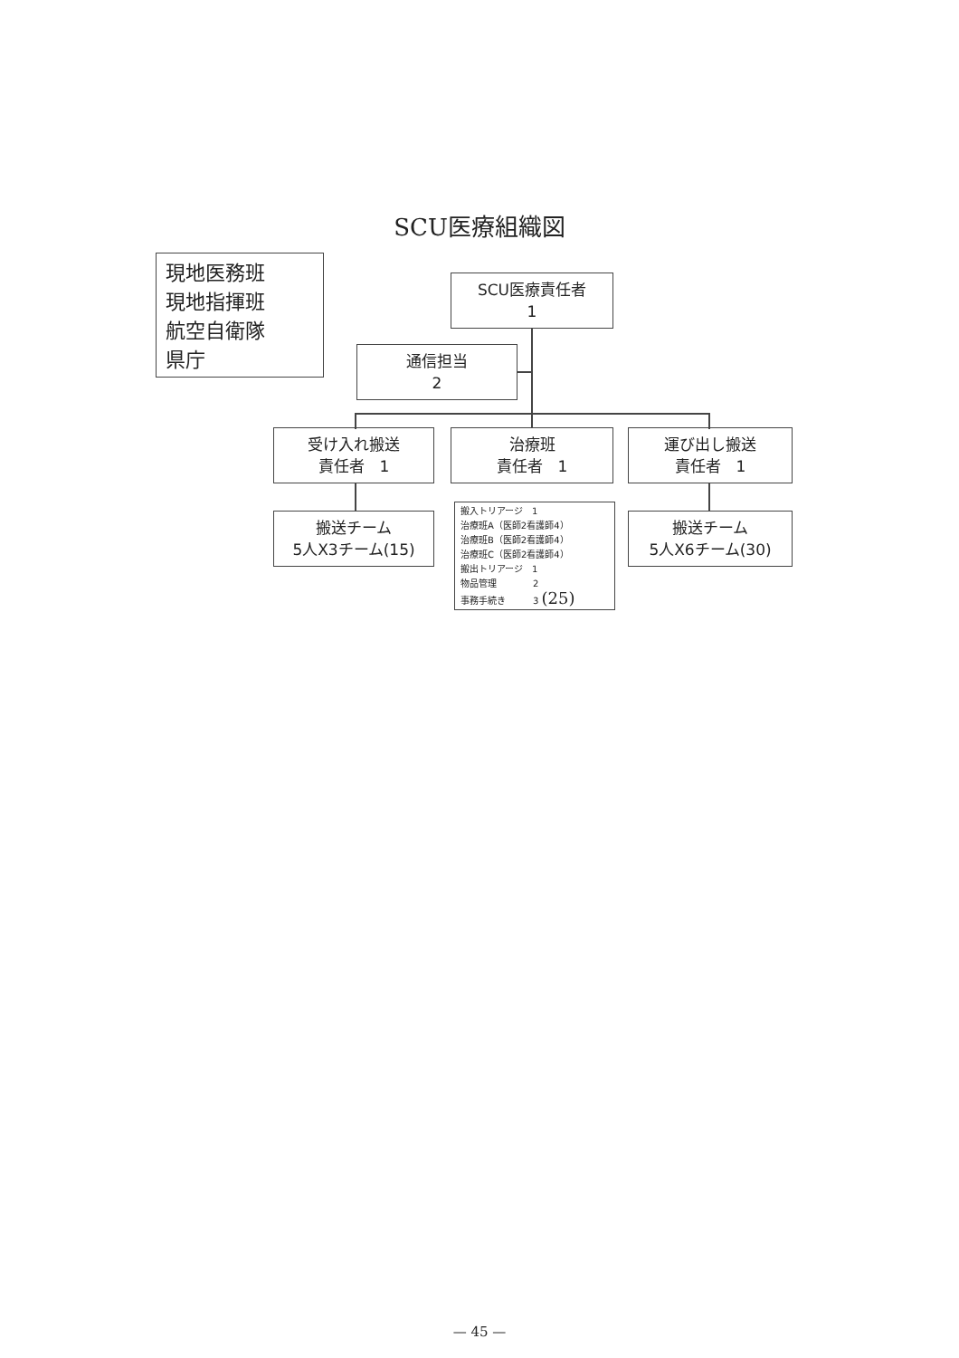SCU医療組織図
現地医務班
現地指揮班
航空自衛隊
県庁
SCU医療責任者
1
通信担当
2
受け入れ搬送
責任者　1
治療班
責任者　1
運び出し搬送
責任者　1
搬送チーム
5人X3チーム(15)
搬入トリアージ　1
治療班A（医師2看護師4）
治療班B（医師2看護師4）
治療班C（医師2看護師4）
搬出トリアージ　1
物品管理　　　　2
事務手続き　　　3 (25)
搬送チーム
5人X6チーム(30)
— 45 —